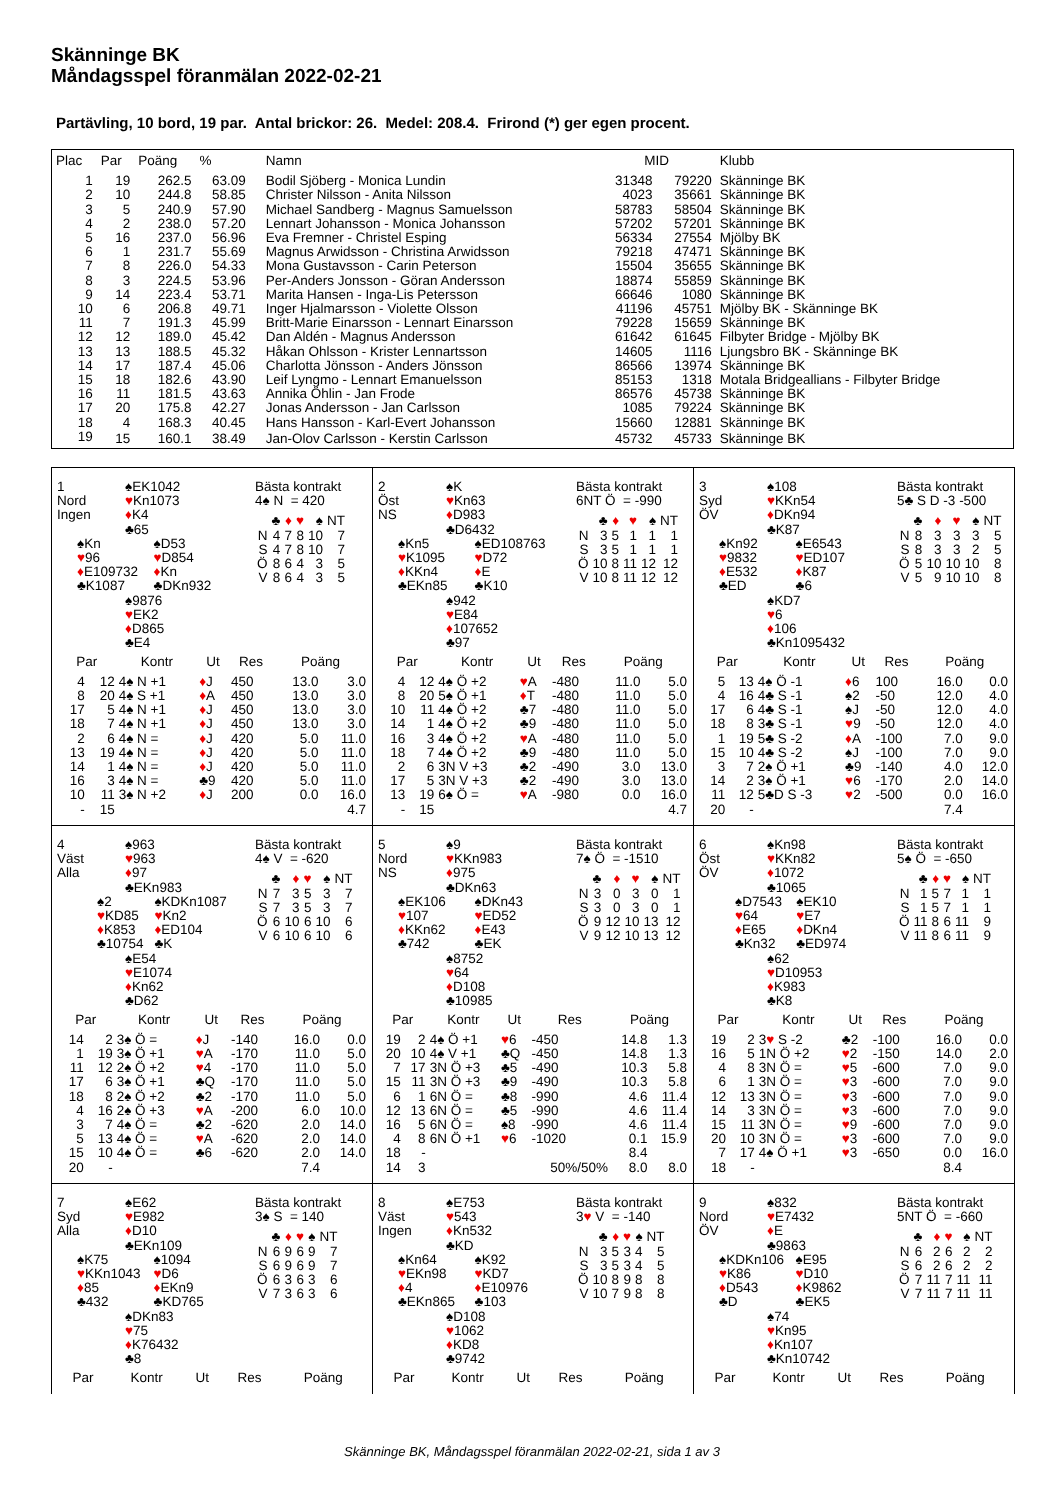Skänninge BK
Måndagsspel föranmälan 2022-02-21
Partävling, 10 bord, 19 par. Antal brickor: 26. Medel: 208.4. Frirond (*) ger egen procent.
| Plac | Par | Poäng | % | Namn | MID | | Klubb |
| --- | --- | --- | --- | --- | --- | --- | --- |
| 1 | 19 | 262.5 | 63.09 | Bodil Sjöberg - Monica Lundin | 31348 | 79220 | Skänninge BK |
| 2 | 10 | 244.8 | 58.85 | Christer Nilsson - Anita Nilsson | 4023 | 35661 | Skänninge BK |
| 3 | 5 | 240.9 | 57.90 | Michael Sandberg - Magnus Samuelsson | 58783 | 58504 | Skänninge BK |
| 4 | 2 | 238.0 | 57.20 | Lennart Johansson - Monica Johansson | 57202 | 57201 | Skänninge BK |
| 5 | 16 | 237.0 | 56.96 | Eva Fremner - Christel Esping | 56334 | 27554 | Mjölby BK |
| 6 | 1 | 231.7 | 55.69 | Magnus Arwidsson - Christina Arwidsson | 79218 | 47471 | Skänninge BK |
| 7 | 8 | 226.0 | 54.33 | Mona Gustavsson - Carin Peterson | 15504 | 35655 | Skänninge BK |
| 8 | 3 | 224.5 | 53.96 | Per-Anders Jonsson - Göran Andersson | 18874 | 55859 | Skänninge BK |
| 9 | 14 | 223.4 | 53.71 | Marita Hansen - Inga-Lis Petersson | 66646 | 1080 | Skänninge BK |
| 10 | 6 | 206.8 | 49.71 | Inger Hjalmarsson - Violette Olsson | 41196 | 45751 | Mjölby BK - Skänninge BK |
| 11 | 7 | 191.3 | 45.99 | Britt-Marie Einarsson - Lennart Einarsson | 79228 | 15659 | Skänninge BK |
| 12 | 12 | 189.0 | 45.42 | Dan Aldén - Magnus Andersson | 61642 | 61645 | Filbyter Bridge - Mjölby BK |
| 13 | 13 | 188.5 | 45.32 | Håkan Ohlsson - Krister Lennartsson | 14605 | 1116 | Ljungsbro BK - Skänninge BK |
| 14 | 17 | 187.4 | 45.06 | Charlotta Jönsson - Anders Jönsson | 86566 | 13974 | Skänninge BK |
| 15 | 18 | 182.6 | 43.90 | Leif Lyngmo - Lennart Emanuelsson | 85153 | 1318 | Motala Bridgeallians - Filbyter Bridge |
| 16 | 11 | 181.5 | 43.63 | Annika Öhlin - Jan Frode | 86576 | 45738 | Skänninge BK |
| 17 | 20 | 175.8 | 42.27 | Jonas Andersson - Jan Carlsson | 1085 | 79224 | Skänninge BK |
| 18 | 4 | 168.3 | 40.45 | Hans Hansson - Karl-Evert Johansson | 15660 | 12881 | Skänninge BK |
| 19 | 15 | 160.1 | 38.49 | Jan-Olov Carlsson - Kerstin Carlsson | 45732 | 45733 | Skänninge BK |
1
Nord
Ingen
♠EK1042
♥Kn1073
♦K4
♣65
♠Kn
♥96
♦E109732
♣K1087
♠D53
♥D854
♦Kn
♣DKn932
♠9876
♥EK2
♦D865
♣E4
Bästa kontrakt
4♠ N = 420
| | ♣ | ♦ | ♥ | ♠ | NT |
| --- | --- | --- | --- | --- | --- |
| N | 4 | 7 | 8 | 10 | 7 |
| S | 4 | 7 | 8 | 10 | 7 |
| Ö | 8 | 6 | 4 | 3 | 5 |
| V | 8 | 6 | 4 | 3 | 5 |
| Par | | Kontr | Ut | Res | Poäng | |
| --- | --- | --- | --- | --- | --- | --- |
| 4 | 12 | 4♠ N +1 | ♦ J | 450 | 13.0 | 3.0 |
| 8 | 20 | 4♠ S +1 | ♦ A | 450 | 13.0 | 3.0 |
| 17 | 5 | 4♠ N +1 | ♦ J | 450 | 13.0 | 3.0 |
| 18 | 7 | 4♠ N +1 | ♦ J | 450 | 13.0 | 3.0 |
| 2 | 6 | 4♠ N = | ♦ J | 420 | 5.0 | 11.0 |
| 13 | 19 | 4♠ N = | ♦ J | 420 | 5.0 | 11.0 |
| 14 | 1 | 4♠ N = | ♦ J | 420 | 5.0 | 11.0 |
| 16 | 3 | 4♠ N = | ♣9 | 420 | 5.0 | 11.0 |
| 10 | 11 | 3♠ N +2 | ♦ J | 200 | 0.0 | 16.0 |
| - | 15 | | | | | 4.7 |
2
Öst
NS
♠K
♥Kn63
♦D983
♣D6432
♠Kn5
♥K1095
♦KKn4
♣EKn85
♠ED108763
♥D72
♦E
♣K10
♠942
♥E84
♦107652
♣97
Bästa kontrakt
6NT Ö = -990
| | ♣ | ♦ | ♥ | ♠ | NT |
| --- | --- | --- | --- | --- | --- |
| N | 3 | 5 | 1 | 1 | 1 |
| S | 3 | 5 | 1 | 1 | 1 |
| Ö | 10 | 8 | 11 | 12 | 12 |
| V | 10 | 8 | 11 | 12 | 12 |
| Par | | Kontr | Ut | Res | Poäng | |
| --- | --- | --- | --- | --- | --- | --- |
| 4 | 12 | 4♠ Ö +2 | ♥ A | -480 | 11.0 | 5.0 |
| 8 | 20 | 5♠ Ö +1 | ♦ T | -480 | 11.0 | 5.0 |
| 10 | 11 | 4♠ Ö +2 | ♣7 | -480 | 11.0 | 5.0 |
| 14 | 1 | 4♠ Ö +2 | ♣9 | -480 | 11.0 | 5.0 |
| 16 | 3 | 4♠ Ö +2 | ♥ A | -480 | 11.0 | 5.0 |
| 18 | 7 | 4♠ Ö +2 | ♣9 | -480 | 11.0 | 5.0 |
| 2 | 6 | 3N V +3 | ♣2 | -490 | 3.0 | 13.0 |
| 17 | 5 | 3N V +3 | ♣2 | -490 | 3.0 | 13.0 |
| 13 | 19 | 6♠ Ö = | ♥ A | -980 | 0.0 | 16.0 |
| - | 15 | | | | | 4.7 |
3
Syd
ÖV
♠108
♥KKn54
♦DKn94
♣K87
♠Kn92
♥9832
♦E532
♣ED
♠E6543
♥ED107
♦K87
♣6
♠KD7
♥6
♦106
♣Kn1095432
Bästa kontrakt
5♣ S D -3 -500
| | ♣ | ♦ | ♥ | ♠ | NT |
| --- | --- | --- | --- | --- | --- |
| N | 8 | 3 | 3 | 3 | 5 |
| S | 8 | 3 | 3 | 2 | 5 |
| Ö | 5 | 10 | 10 | 10 | 8 |
| V | 5 | 9 | 10 | 10 | 8 |
| Par | | Kontr | Ut | Res | Poäng | |
| --- | --- | --- | --- | --- | --- | --- |
| 5 | 13 | 4♠ Ö -1 | ♦ 6 | 100 | 16.0 | 0.0 |
| 4 | 16 | 4♣ S -1 | ♠2 | -50 | 12.0 | 4.0 |
| 17 | 6 | 4♣ S -1 | ♠J | -50 | 12.0 | 4.0 |
| 18 | 8 | 3♣ S -1 | ♥ 9 | -50 | 12.0 | 4.0 |
| 1 | 19 | 5♣ S -2 | ♦ A | -100 | 7.0 | 9.0 |
| 15 | 10 | 4♣ S -2 | ♠J | -100 | 7.0 | 9.0 |
| 3 | 7 | 2♠ Ö +1 | ♣9 | -140 | 4.0 | 12.0 |
| 14 | 2 | 3♠ Ö +1 | ♥ 6 | -170 | 2.0 | 14.0 |
| 11 | 12 | 5♣D S -3 | ♥ 2 | -500 | 0.0 | 16.0 |
| 20 | - | | | | 7.4 | |
4
Väst
Alla
♠963
♥963
♦97
♣EKn983
♠2
♥KD85
♦K853
♣10754
♠KDKn1087
♥Kn2
♦ED104
♣K
♠E54
♥E1074
♦Kn62
♣D62
Bästa kontrakt
4♠ V = -620
| | ♣ | ♦ | ♥ | ♠ | NT |
| --- | --- | --- | --- | --- | --- |
| N | 7 | 3 | 5 | 3 | 7 |
| S | 7 | 3 | 5 | 3 | 7 |
| Ö | 6 | 10 | 6 | 10 | 6 |
| V | 6 | 10 | 6 | 10 | 6 |
| Par | | Kontr | Ut | Res | Poäng | |
| --- | --- | --- | --- | --- | --- | --- |
| 14 | 2 | 3♠ Ö = | ♦ J | -140 | 16.0 | 0.0 |
| 1 | 19 | 3♠ Ö +1 | ♥ A | -170 | 11.0 | 5.0 |
| 11 | 12 | 2♠ Ö +2 | ♥ 4 | -170 | 11.0 | 5.0 |
| 17 | 6 | 3♠ Ö +1 | ♣Q | -170 | 11.0 | 5.0 |
| 18 | 8 | 2♠ Ö +2 | ♣2 | -170 | 11.0 | 5.0 |
| 4 | 16 | 2♠ Ö +3 | ♥ A | -200 | 6.0 | 10.0 |
| 3 | 7 | 4♠ Ö = | ♣2 | -620 | 2.0 | 14.0 |
| 5 | 13 | 4♠ Ö = | ♥ A | -620 | 2.0 | 14.0 |
| 15 | 10 | 4♠ Ö = | ♣6 | -620 | 2.0 | 14.0 |
| 20 | - | | | | 7.4 | |
5
Nord
NS
♠9
♥KKn983
♦975
♣DKn63
♠EK106
♥107
♦KKn62
♣742
♠DKn43
♥ED52
♦E43
♣EK
♠8752
♥64
♦D108
♣10985
Bästa kontrakt
7♠ Ö = -1510
| | ♣ | ♦ | ♥ | ♠ | NT |
| --- | --- | --- | --- | --- | --- |
| N | 3 | 0 | 3 | 0 | 1 |
| S | 3 | 0 | 3 | 0 | 1 |
| Ö | 9 | 12 | 10 | 13 | 12 |
| V | 9 | 12 | 10 | 13 | 12 |
| Par | | Kontr | Ut | Res | Poäng | |
| --- | --- | --- | --- | --- | --- | --- |
| 19 | 2 | 4♠ Ö +1 | ♥ 6 | -450 | 14.8 | 1.3 |
| 20 | 10 | 4♠ V +1 | ♣Q | -450 | 14.8 | 1.3 |
| 7 | 17 | 3N Ö +3 | ♣5 | -490 | 10.3 | 5.8 |
| 15 | 11 | 3N Ö +3 | ♣9 | -490 | 10.3 | 5.8 |
| 6 | 1 | 6N Ö = | ♣8 | -990 | 4.6 | 11.4 |
| 12 | 13 | 6N Ö = | ♣5 | -990 | 4.6 | 11.4 |
| 16 | 5 | 6N Ö = | ♠8 | -990 | 4.6 | 11.4 |
| 4 | 8 | 6N Ö +1 | ♥ 6 | -1020 | 0.1 | 15.9 |
| 18 | - | | | | 8.4 | |
| 14 | 3 | | | 50%/50% | 8.0 | 8.0 |
6
Öst
ÖV
♠Kn98
♥KKn82
♦1072
♣1065
♠D7543
♥64
♦E65
♣Kn32
♠EK10
♥E7
♦DKn4
♣ED974
♠62
♥D10953
♦K983
♣K8
Bästa kontrakt
5♠ Ö = -650
| | ♣ | ♦ | ♥ | ♠ | NT |
| --- | --- | --- | --- | --- | --- |
| N | 1 | 5 | 7 | 1 | 1 |
| S | 1 | 5 | 7 | 1 | 1 |
| Ö | 11 | 8 | 6 | 11 | 9 |
| V | 11 | 8 | 6 | 11 | 9 |
| Par | | Kontr | Ut | Res | Poäng | |
| --- | --- | --- | --- | --- | --- | --- |
| 19 | 2 | 3 ♥ S -2 | ♣2 | -100 | 16.0 | 0.0 |
| 16 | 5 | 1N Ö +2 | ♥ 2 | -150 | 14.0 | 2.0 |
| 4 | 8 | 3N Ö = | ♥ 5 | -600 | 7.0 | 9.0 |
| 6 | 1 | 3N Ö = | ♥ 3 | -600 | 7.0 | 9.0 |
| 12 | 13 | 3N Ö = | ♥ 3 | -600 | 7.0 | 9.0 |
| 14 | 3 | 3N Ö = | ♥ 3 | -600 | 7.0 | 9.0 |
| 15 | 11 | 3N Ö = | ♥ 9 | -600 | 7.0 | 9.0 |
| 20 | 10 | 3N Ö = | ♥ 3 | -600 | 7.0 | 9.0 |
| 7 | 17 | 4♠ Ö +1 | ♥ 3 | -650 | 0.0 | 16.0 |
| 18 | - | | | | 8.4 | |
7
Syd
Alla
♠E62
♥E982
♦D10
♣EKn109
♠K75
♥KKn1043
♦85
♣432
♠1094
♥D6
♦EKn9
♣KD765
♠DKn83
♥75
♦K76432
♣8
Bästa kontrakt
3♠ S = 140
| | ♣ | ♦ | ♥ | ♠ | NT |
| --- | --- | --- | --- | --- | --- |
| N | 6 | 9 | 6 | 9 | 7 |
| S | 6 | 9 | 6 | 9 | 7 |
| Ö | 6 | 3 | 6 | 3 | 6 |
| V | 7 | 3 | 6 | 3 | 6 |
| Par | Kontr | Ut | Res | Poäng |
| --- | --- | --- | --- | --- |
8
Väst
Ingen
♠E753
♥543
♦Kn532
♣KD
♠Kn64
♥EKn98
♦4
♣EKn865
♠K92
♥KD7
♦E10976
♣103
♠D108
♥1062
♦KD8
♣9742
Bästa kontrakt
3♥ V = -140
| | ♣ | ♦ | ♥ | ♠ | NT |
| --- | --- | --- | --- | --- | --- |
| N | 3 | 5 | 3 | 4 | 5 |
| S | 3 | 5 | 3 | 4 | 5 |
| Ö | 10 | 8 | 9 | 8 | 8 |
| V | 10 | 7 | 9 | 8 | 8 |
| Par | Kontr | Ut | Res | Poäng |
| --- | --- | --- | --- | --- |
9
Nord
ÖV
♠832
♥E7432
♦E
♣9863
♠KDKn106
♥K86
♦D543
♣D
♠E95
♥D10
♦K9862
♣EK5
♠74
♥Kn95
♦Kn107
♣Kn10742
Bästa kontrakt
5NT Ö = -660
| | ♣ | ♦ | ♥ | ♠ | NT |
| --- | --- | --- | --- | --- | --- |
| N | 6 | 2 | 6 | 2 | 2 |
| S | 6 | 2 | 6 | 2 | 2 |
| Ö | 7 | 11 | 7 | 11 | 11 |
| V | 7 | 11 | 7 | 11 | 11 |
| Par | Kontr | Ut | Res | Poäng |
| --- | --- | --- | --- | --- |
Skänninge BK, Måndagsspel föranmälan 2022-02-21, sida 1 av 3